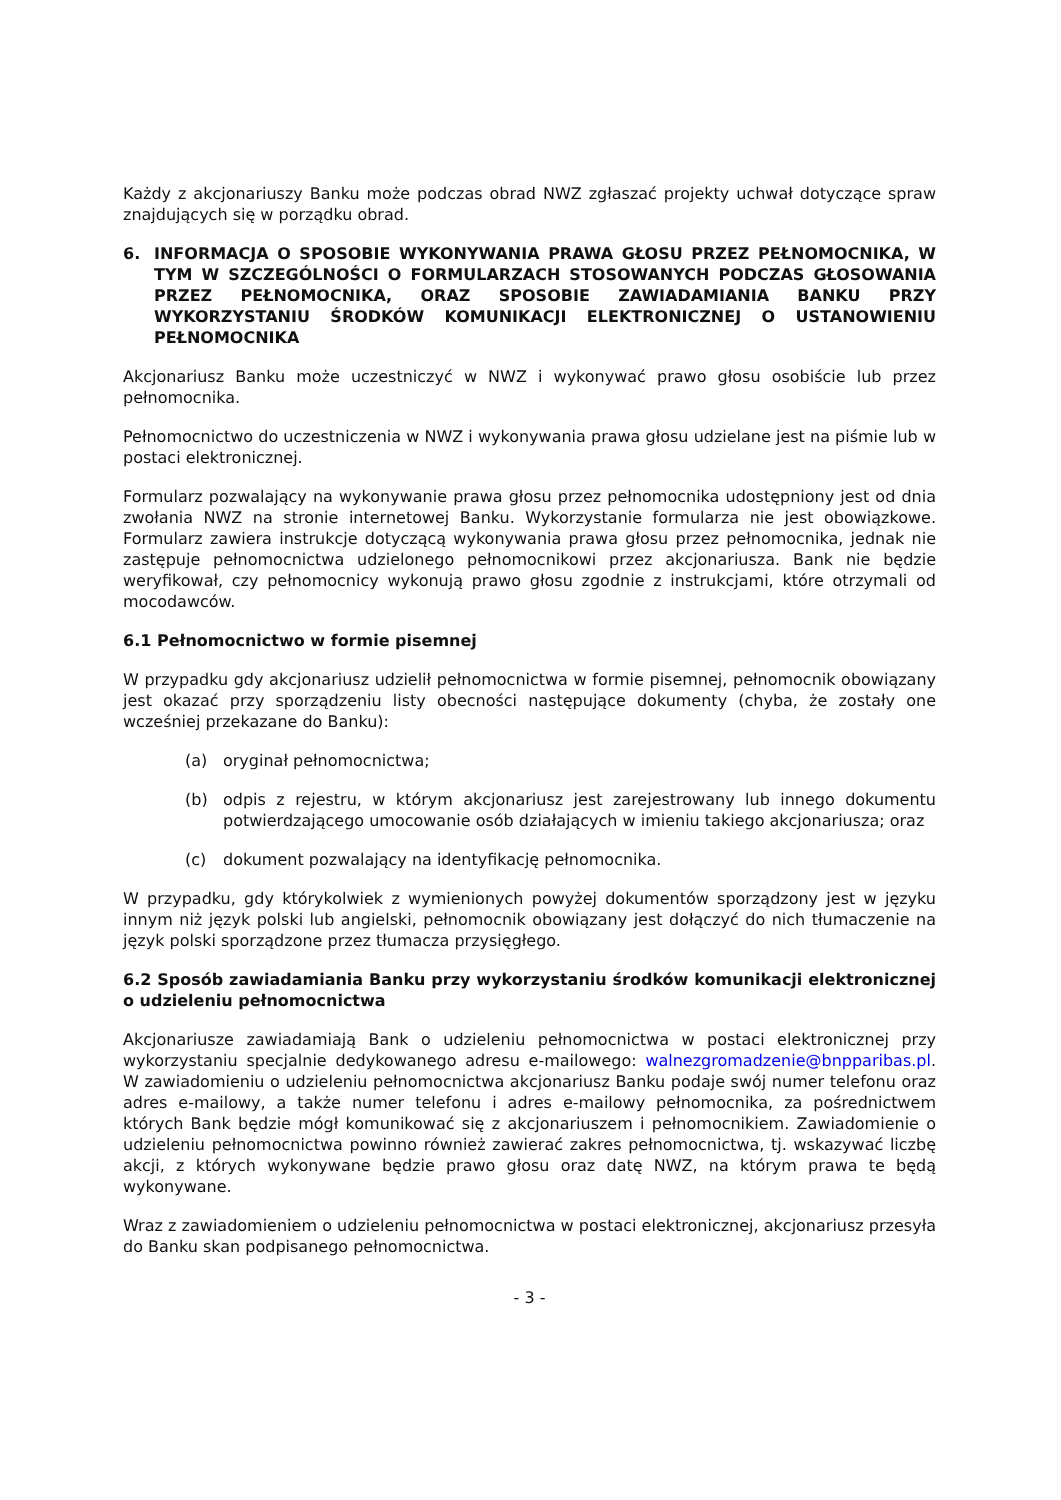Każdy z akcjonariuszy Banku może podczas obrad NWZ zgłaszać projekty uchwał dotyczące spraw znajdujących się w porządku obrad.
6. INFORMACJA O SPOSOBIE WYKONYWANIA PRAWA GŁOSU PRZEZ PEŁNOMOCNIKA, W TYM W SZCZEGÓLNOŚCI O FORMULARZACH STOSOWANYCH PODCZAS GŁOSOWANIA PRZEZ PEŁNOMOCNIKA, ORAZ SPOSOBIE ZAWIADAMIANIA BANKU PRZY WYKORZYSTANIU ŚRODKÓW KOMUNIKACJI ELEKTRONICZNEJ O USTANOWIENIU PEŁNOMOCNIKA
Akcjonariusz Banku może uczestniczyć w NWZ i wykonywać prawo głosu osobiście lub przez pełnomocnika.
Pełnomocnictwo do uczestniczenia w NWZ i wykonywania prawa głosu udzielane jest na piśmie lub w postaci elektronicznej.
Formularz pozwalający na wykonywanie prawa głosu przez pełnomocnika udostępniony jest od dnia zwołania NWZ na stronie internetowej Banku. Wykorzystanie formularza nie jest obowiązkowe. Formularz zawiera instrukcje dotyczącą wykonywania prawa głosu przez pełnomocnika, jednak nie zastępuje pełnomocnictwa udzielonego pełnomocnikowi przez akcjonariusza. Bank nie będzie weryfikował, czy pełnomocnicy wykonują prawo głosu zgodnie z instrukcjami, które otrzymali od mocodawców.
6.1 Pełnomocnictwo w formie pisemnej
W przypadku gdy akcjonariusz udzielił pełnomocnictwa w formie pisemnej, pełnomocnik obowiązany jest okazać przy sporządzeniu listy obecności następujące dokumenty (chyba, że zostały one wcześniej przekazane do Banku):
(a) oryginał pełnomocnictwa;
(b) odpis z rejestru, w którym akcjonariusz jest zarejestrowany lub innego dokumentu potwierdzającego umocowanie osób działających w imieniu takiego akcjonariusza; oraz
(c) dokument pozwalający na identyfikację pełnomocnika.
W przypadku, gdy którykolwiek z wymienionych powyżej dokumentów sporządzony jest w języku innym niż język polski lub angielski, pełnomocnik obowiązany jest dołączyć do nich tłumaczenie na język polski sporządzone przez tłumacza przysięgłego.
6.2 Sposób zawiadamiania Banku przy wykorzystaniu środków komunikacji elektronicznej o udzieleniu pełnomocnictwa
Akcjonariusze zawiadamiają Bank o udzieleniu pełnomocnictwa w postaci elektronicznej przy wykorzystaniu specjalnie dedykowanego adresu e-mailowego: walnezgromadzenie@bnpparibas.pl. W zawiadomieniu o udzieleniu pełnomocnictwa akcjonariusz Banku podaje swój numer telefonu oraz adres e-mailowy, a także numer telefonu i adres e-mailowy pełnomocnika, za pośrednictwem których Bank będzie mógł komunikować się z akcjonariuszem i pełnomocnikiem. Zawiadomienie o udzieleniu pełnomocnictwa powinno również zawierać zakres pełnomocnictwa, tj. wskazywać liczbę akcji, z których wykonywane będzie prawo głosu oraz datę NWZ, na którym prawa te będą wykonywane.
Wraz z zawiadomieniem o udzieleniu pełnomocnictwa w postaci elektronicznej, akcjonariusz przesyła do Banku skan podpisanego pełnomocnictwa.
- 3 -